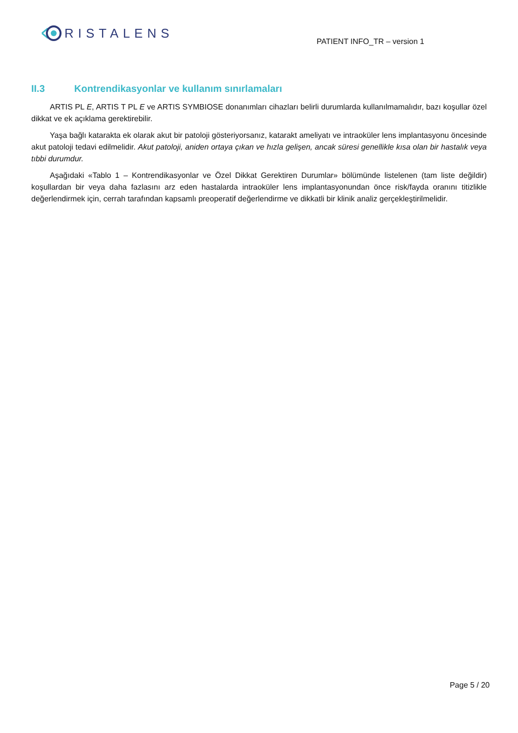RISTALENS
PATIENT INFO_TR – version 1
II.3 Kontrendikasyonlar ve kullanım sınırlamaları
ARTIS PL E, ARTIS T PL E ve ARTIS SYMBIOSE donanımları cihazları belirli durumlarda kullanılmamalıdır, bazı koşullar özel dikkat ve ek açıklama gerektirebilir.
Yaşa bağlı katarakta ek olarak akut bir patoloji gösteriyorsanız, katarakt ameliyatı ve intraoküler lens implantasyonu öncesinde akut patoloji tedavi edilmelidir. Akut patoloji, aniden ortaya çıkan ve hızla gelişen, ancak süresi genellikle kısa olan bir hastalık veya tıbbi durumdur.
Aşağıdaki «Tablo 1 – Kontrendikasyonlar ve Özel Dikkat Gerektiren Durumlar» bölümünde listelenen (tam liste değildir) koşullardan bir veya daha fazlasını arz eden hastalarda intraoküler lens implantasyonundan önce risk/fayda oranını titizlikle değerlendirmek için, cerrah tarafından kapsamlı preoperatif değerlendirme ve dikkatli bir klinik analiz gerçekleştirilmelidir.
Page 5 / 20